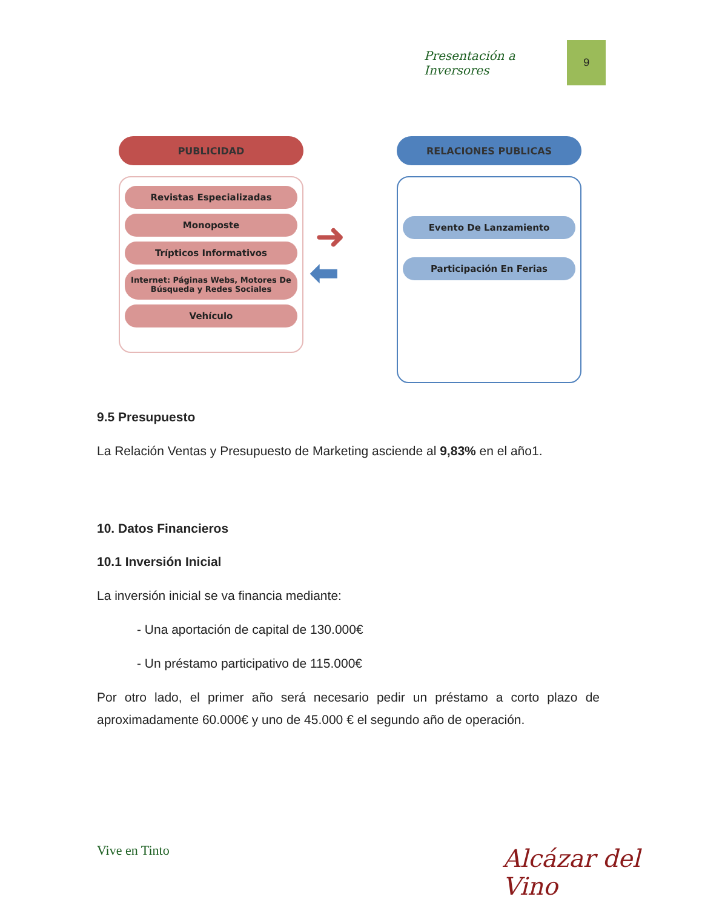Presentación a Inversores
9
PUBLICIDAD
Revistas Especializadas
Monoposte
Trípticos Informativos
Internet: Páginas Webs, Motores De Búsqueda y Redes Sociales
Vehículo
➜
⬅
RELACIONES PUBLICAS
Evento De Lanzamiento
Participación En Ferias
9.5 Presupuesto
La Relación Ventas y Presupuesto de Marketing asciende al 9,83% en el año1.
10. Datos Financieros
10.1 Inversión Inicial
La inversión inicial se va financia mediante:
- Una aportación de capital de 130.000€
- Un préstamo participativo de 115.000€
Por otro lado, el primer año será necesario pedir un préstamo a corto plazo de aproximadamente 60.000€ y uno de 45.000 € el segundo año de operación.
Vive en Tinto Alcázar del Vino